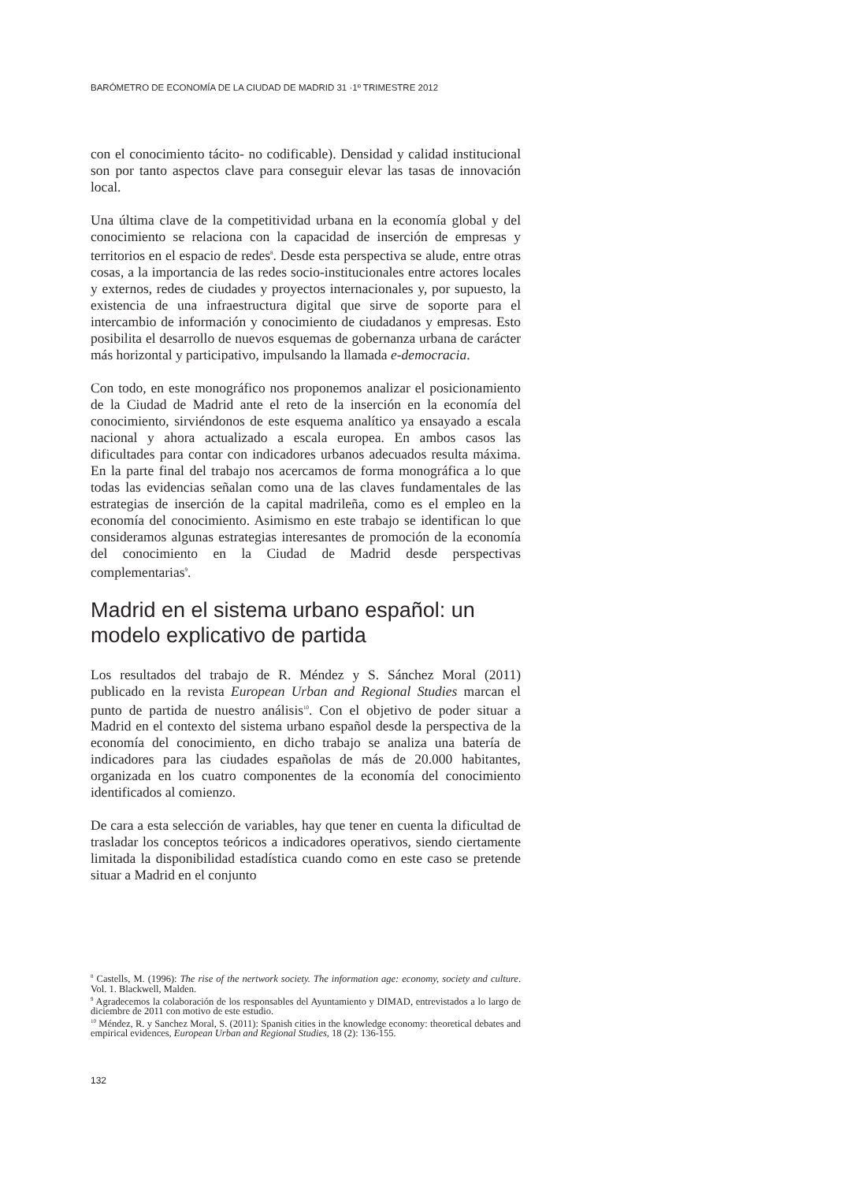BARÓMETRO DE ECONOMÍA DE LA CIUDAD DE MADRID 31 ·1º TRIMESTRE 2012
con el conocimiento tácito- no codificable). Densidad y calidad institucional son por tanto aspectos clave para conseguir elevar las tasas de innovación local.
Una última clave de la competitividad urbana en la economía global y del conocimiento se relaciona con la capacidad de inserción de empresas y territorios en el espacio de redes<sup>8</sup>. Desde esta perspectiva se alude, entre otras cosas, a la importancia de las redes socio-institucionales entre actores locales y externos, redes de ciudades y proyectos internacionales y, por supuesto, la existencia de una infraestructura digital que sirve de soporte para el intercambio de información y conocimiento de ciudadanos y empresas. Esto posibilita el desarrollo de nuevos esquemas de gobernanza urbana de carácter más horizontal y participativo, impulsando la llamada e-democracia.
Con todo, en este monográfico nos proponemos analizar el posicionamiento de la Ciudad de Madrid ante el reto de la inserción en la economía del conocimiento, sirviéndonos de este esquema analítico ya ensayado a escala nacional y ahora actualizado a escala europea. En ambos casos las dificultades para contar con indicadores urbanos adecuados resulta máxima. En la parte final del trabajo nos acercamos de forma monográfica a lo que todas las evidencias señalan como una de las claves fundamentales de las estrategias de inserción de la capital madrileña, como es el empleo en la economía del conocimiento. Asimismo en este trabajo se identifican lo que consideramos algunas estrategias interesantes de promoción de la economía del conocimiento en la Ciudad de Madrid desde perspectivas complementarias<sup>9</sup>.
Madrid en el sistema urbano español: un modelo explicativo de partida
Los resultados del trabajo de R. Méndez y S. Sánchez Moral (2011) publicado en la revista European Urban and Regional Studies marcan el punto de partida de nuestro análisis<sup>10</sup>. Con el objetivo de poder situar a Madrid en el contexto del sistema urbano español desde la perspectiva de la economía del conocimiento, en dicho trabajo se analiza una batería de indicadores para las ciudades españolas de más de 20.000 habitantes, organizada en los cuatro componentes de la economía del conocimiento identificados al comienzo.
De cara a esta selección de variables, hay que tener en cuenta la dificultad de trasladar los conceptos teóricos a indicadores operativos, siendo ciertamente limitada la disponibilidad estadística cuando como en este caso se pretende situar a Madrid en el conjunto
<sup>8</sup> Castells, M. (1996): The rise of the nertwork society. The information age: economy, society and culture. Vol. 1. Blackwell, Malden.
<sup>9</sup> Agradecemos la colaboración de los responsables del Ayuntamiento y DIMAD, entrevistados a lo largo de diciembre de 2011 con motivo de este estudio.
<sup>10</sup> Méndez, R. y Sanchez Moral, S. (2011): Spanish cities in the knowledge economy: theoretical debates and empirical evidences, European Urban and Regional Studies, 18 (2): 136-155.
132